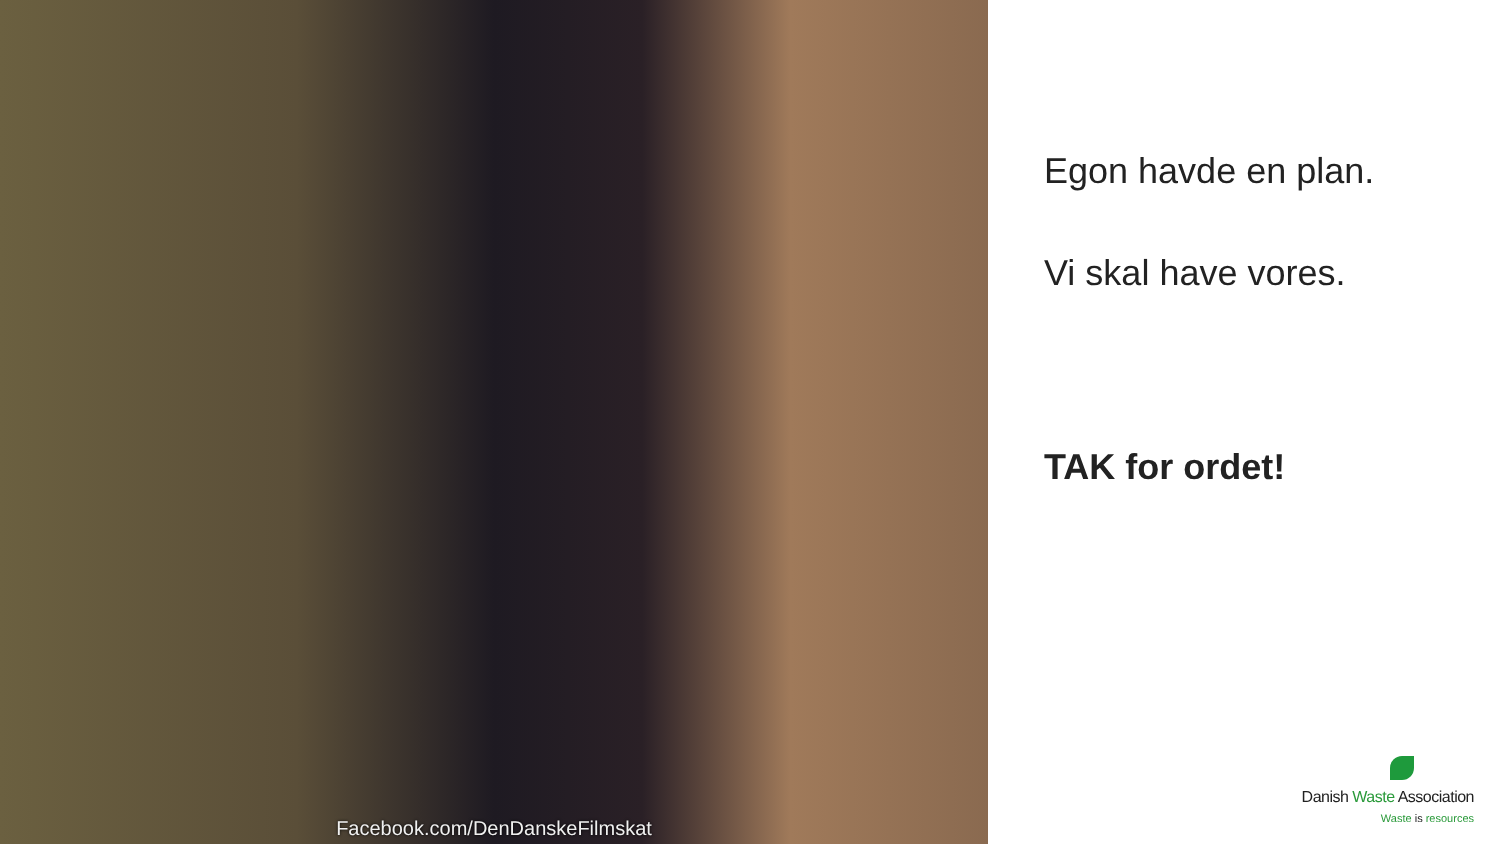Facebook.com/DenDanskeFilmskat
Egon havde en plan.
Vi skal have vores.
TAK for ordet!
Danish Waste Association
Waste is resources